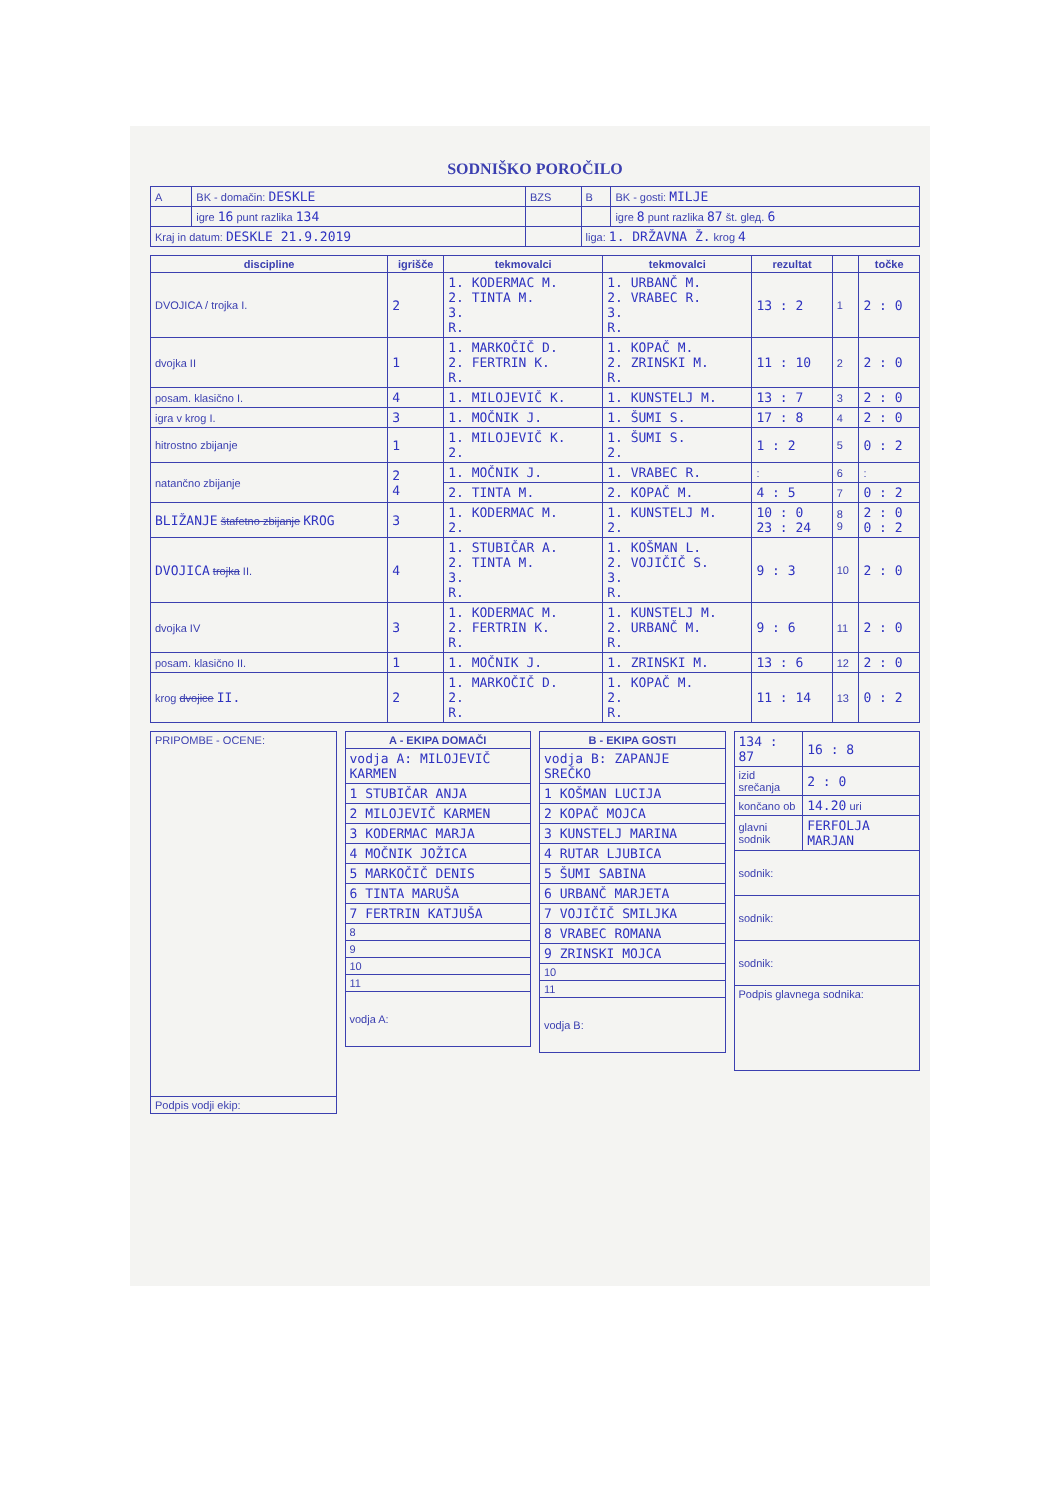SODNIŠKO POROČILO
| A | BK - domačin: DESKLE | BZS | B | BK - gosti: MILJE |
| | igre 16 punt razlika 134 | | | igre 8 punt razlika 87 št. glед. 6 |
| Kraj in datum: DESKLE 21.9.2019 | | | liga: 1. DRŽAVNA Ž. krog 4 | |
| discipline | igrišče | tekmovalci | tekmovalci | rezultat | | točke |
| --- | --- | --- | --- | --- | --- | --- |
| DVOJICA / trojka I. | 2 | 1. KODERMAC M. 2. TINTA M. 3. R. | 1. URBANČ M. 2. VRABEC R. 3. R. | 13 : 2 | 1 | 2 : 0 |
| dvojka II | 1 | 1. MARKOČIČ D. 2. FERTRIN K. R. | 1. KOPAČ M. 2. ZRINSKI M. R. | 11 : 10 | 2 | 2 : 0 |
| posam. klasično I. | 4 | 1. MILOJEVIČ K. | 1. KUNSTELJ M. | 13 : 7 | 3 | 2 : 0 |
| igra v krog I. | 3 | 1. MOČNIK J. | 1. ŠUMI S. | 17 : 8 | 4 | 2 : 0 |
| hitrostno zbijanje | 1 | 1. MILOJEVIČ K. 2. | 1. ŠUMI S. 2. | 1 : 2 | 5 | 0 : 2 |
| natančno zbijanje | 2 4 | 1. MOČNIK J. | 1. VRABEC R. | : | 6 | : |
| | | 2. TINTA M. | 2. KOPAČ M. | 4 : 5 | 7 | 0 : 2 |
| BLIŽANJE štafetno zbijanje KROG | 3 | 1. KODERMAC M. 2. | 1. KUNSTELJ M. 2. | 10 : 0 23 : 24 | 8 9 | 2 : 0 0 : 2 |
| DVOJICA trojka II. | 4 | 1. STUBIČAR A. 2. TINTA M. 3. R. | 1. KOŠMAN L. 2. VOJIČIČ S. 3. R. | 9 : 3 | 10 | 2 : 0 |
| dvojka IV | 3 | 1. KODERMAC M. 2. FERTRIN K. R. | 1. KUNSTELJ M. 2. URBANČ M. R. | 9 : 6 | 11 | 2 : 0 |
| posam. klasično II. | 1 | 1. MOČNIK J. | 1. ZRINSKI M. | 13 : 6 | 12 | 2 : 0 |
| krog dvojice II. | 2 | 1. MARKOČIČ D. 2. R. | 1. KOPAČ M. 2. R. | 11 : 14 | 13 | 0 : 2 |
| PRIPOMBE - OCENE: |
| Podpis vodji ekip: |
| A - EKIPA DOMAČI |
| --- |
| vodja A: MILOJEVIČ KARMEN |
| 1 STUBIČAR ANJA |
| 2 MILOJEVIČ KARMEN |
| 3 KODERMAC MARJA |
| 4 MOČNIK JOŽICA |
| 5 MARKOČIČ DENIS |
| 6 TINTA MARUŠA |
| 7 FERTRIN KATJUŠA |
| 8 |
| 9 |
| 10 |
| 11 |
| vodja A: |
| B - EKIPA GOSTI |
| --- |
| vodja B: ZAPANJE SREČKO |
| 1 KOŠMAN LUCIJA |
| 2 KOPAČ MOJCA |
| 3 KUNSTELJ MARINA |
| 4 RUTAR LJUBICA |
| 5 ŠUMI SABINA |
| 6 URBANČ MARJETA |
| 7 VOJIČIČ SMILJKA |
| 8 VRABEC ROMANA |
| 9 ZRINSKI MOJCA |
| 10 |
| 11 |
| vodja B: |
| 134 : 87 | 16 : 8 |
| izid srečanja | 2 : 0 |
| končano ob | 14.20 uri |
| glavni sodnik | FERFOLJA MARJAN |
| sodnik: | |
| sodnik: | |
| sodnik: | |
| Podpis glavnega sodnika: | |